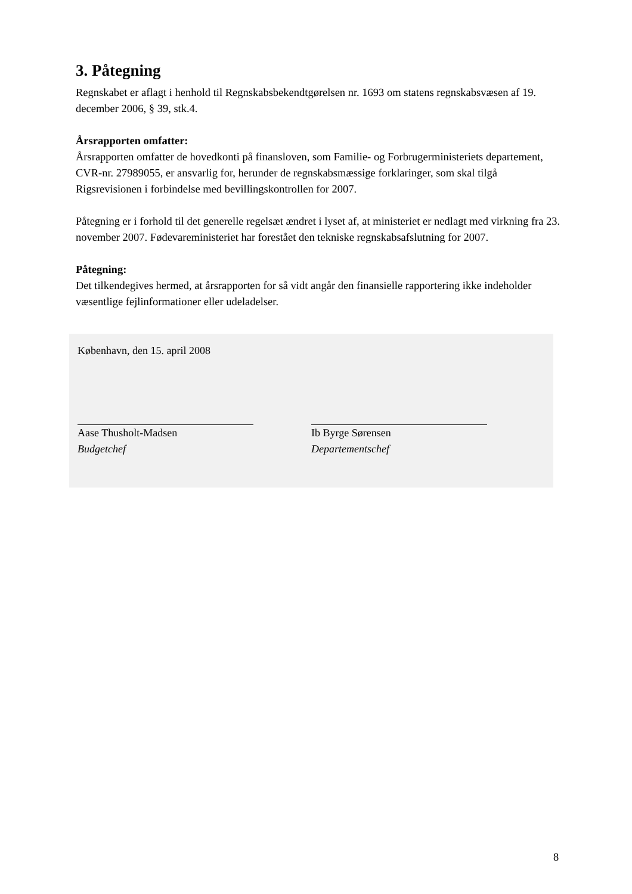3. Påtegning
Regnskabet er aflagt i henhold til Regnskabsbekendtgørelsen nr. 1693 om statens regnskabsvæsen af 19. december 2006, § 39, stk.4.
Årsrapporten omfatter:
Årsrapporten omfatter de hovedkonti på finansloven, som Familie- og Forbrugerministeriets departement, CVR-nr. 27989055, er ansvarlig for, herunder de regnskabsmæssige forklaringer, som skal tilgå Rigsrevisionen i forbindelse med bevillingskontrollen for 2007.
Påtegning er i forhold til det generelle regelsæt ændret i lyset af, at ministeriet er nedlagt med virkning fra 23. november 2007. Fødevareministeriet har forestået den tekniske regnskabsafslutning for 2007.
Påtegning:
Det tilkendegives hermed, at årsrapporten for så vidt angår den finansielle rapportering ikke indeholder væsentlige fejlinformationer eller udeladelser.
København, den 15. april 2008
Aase Thusholt-Madsen
Budgetchef
Ib Byrge Sørensen
Departementschef
8